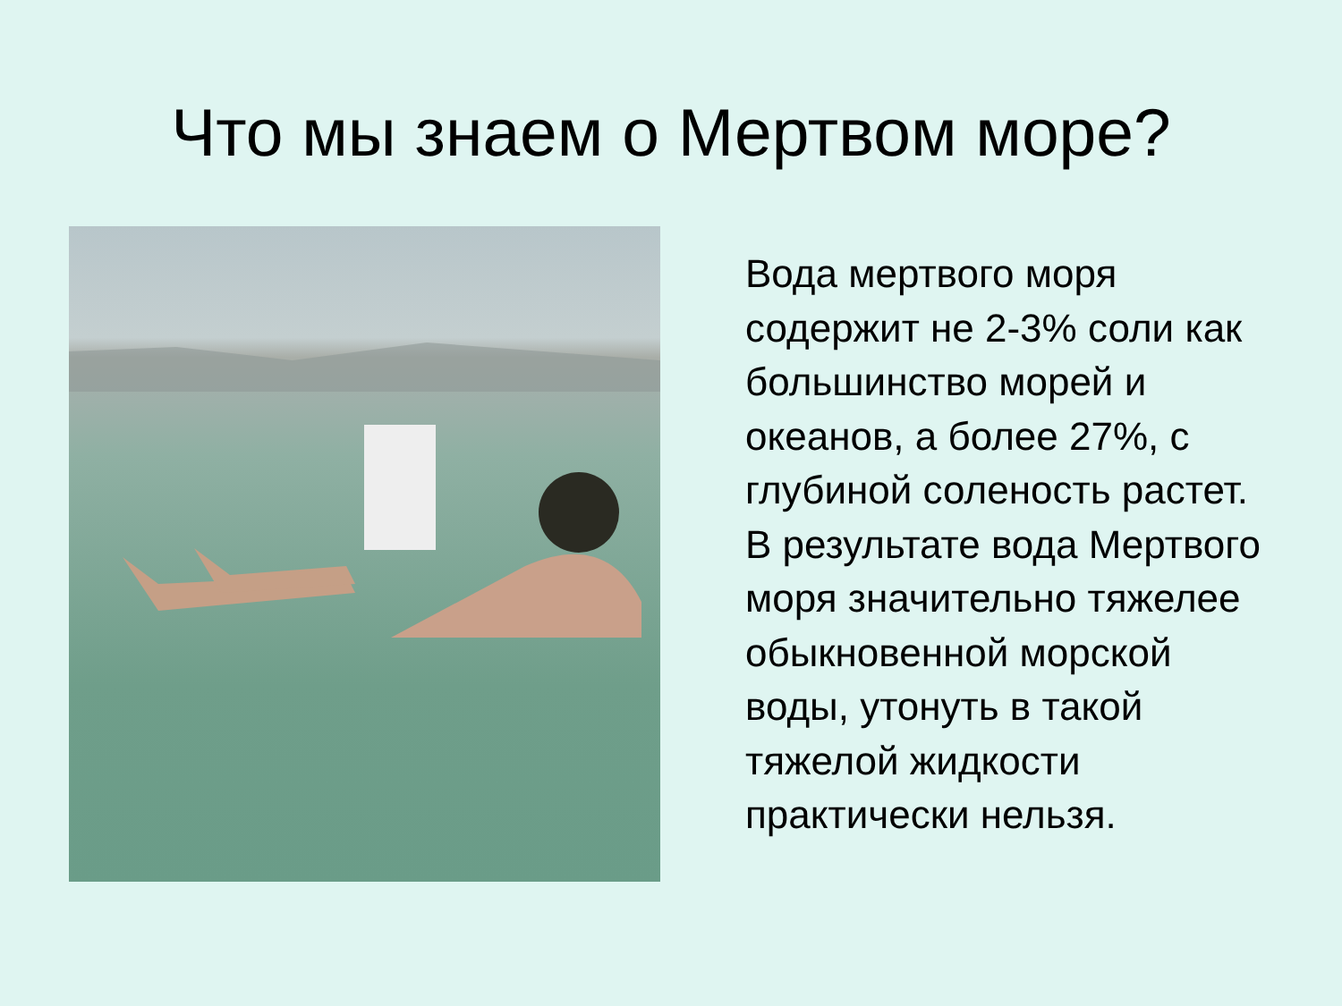Что мы знаем о Мертвом море?
Вода мертвого моря содержит не 2-3% соли как большинство морей и океанов, а более 27%, с глубиной соленость растет. В результате вода Мертвого моря значительно тяжелее обыкновенной морской воды, утонуть в такой тяжелой жидкости практически нельзя.